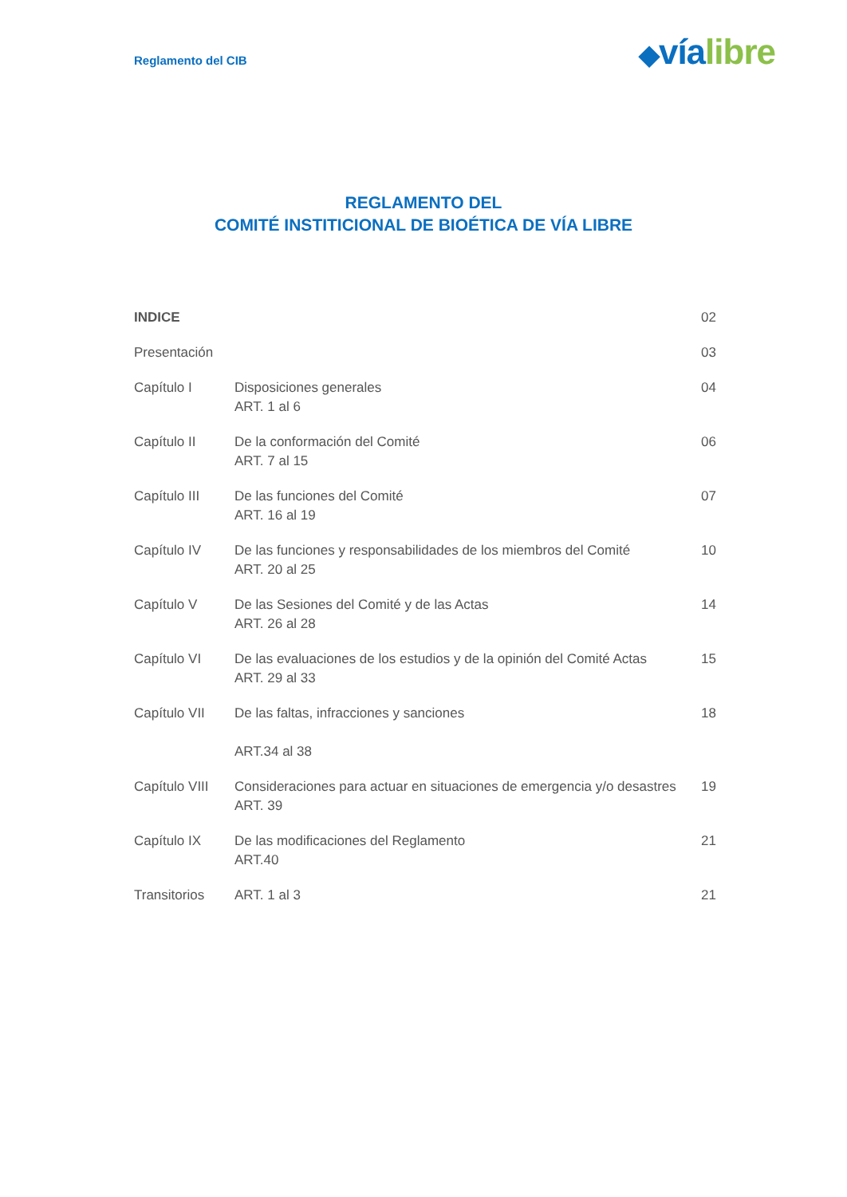Reglamento del CIB
◆vía libre
REGLAMENTO DEL
COMITÉ INSTITICIONAL DE BIOÉTICA DE VÍA LIBRE
| INDICE | | 02 |
| Presentación | | 03 |
| Capítulo I | Disposiciones generales ART. 1 al 6 | 04 |
| Capítulo II | De la conformación del Comité ART. 7 al 15 | 06 |
| Capítulo III | De las funciones del Comité ART. 16 al 19 | 07 |
| Capítulo IV | De las funciones y responsabilidades de los miembros del Comité ART. 20 al 25 | 10 |
| Capítulo V | De las Sesiones del Comité y de las Actas ART. 26 al 28 | 14 |
| Capítulo VI | De las evaluaciones de los estudios y de la opinión del Comité Actas ART. 29 al 33 | 15 |
| Capítulo VII | De las faltas, infracciones y sanciones ART.34 al 38 | 18 |
| Capítulo VIII | Consideraciones para actuar en situaciones de emergencia y/o desastres ART. 39 | 19 |
| Capítulo IX | De las modificaciones del Reglamento ART.40 | 21 |
| Transitorios | ART. 1 al 3 | 21 |